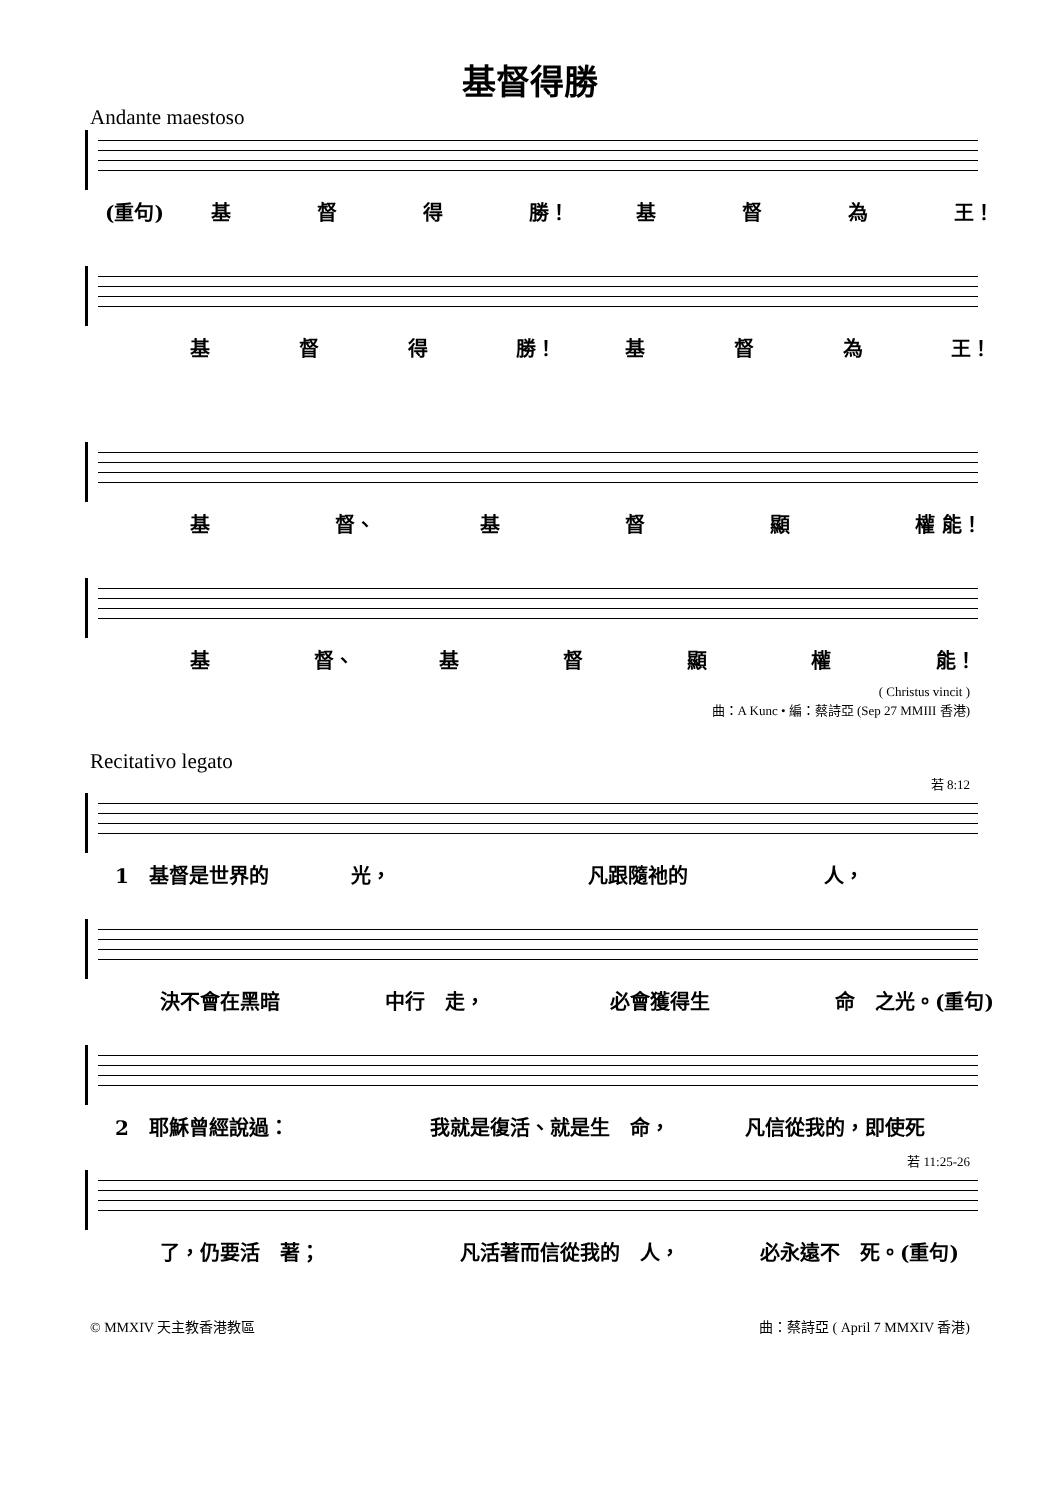基督得勝
Andante maestoso
(重句) 基 督 得 勝！ 基 督 為 王！
基 督 得 勝！ 基 督 為 王！
基 督、 基 督 顯 權 能！
基 督、 基督顯權 能！
( Christus vincit )
曲：A Kunc • 編：蔡詩亞 (Sep 27 MMIII 香港)
Recitativo legato
若 8:12
1　基督是世界的 光， 凡跟隨祂的 人，
決不會在黑暗 中行　走， 必會獲得生 命　之光。(重句)
2　耶穌曾經說過： 我就是復活、就是生　命， 凡信從我的，即使死
若 11:25-26
了，仍要活　著； 凡活著而信從我的　人， 必永遠不　死。(重句)
© MMXIV 天主教香港教區 曲：蔡詩亞 ( April 7 MMXIV 香港)